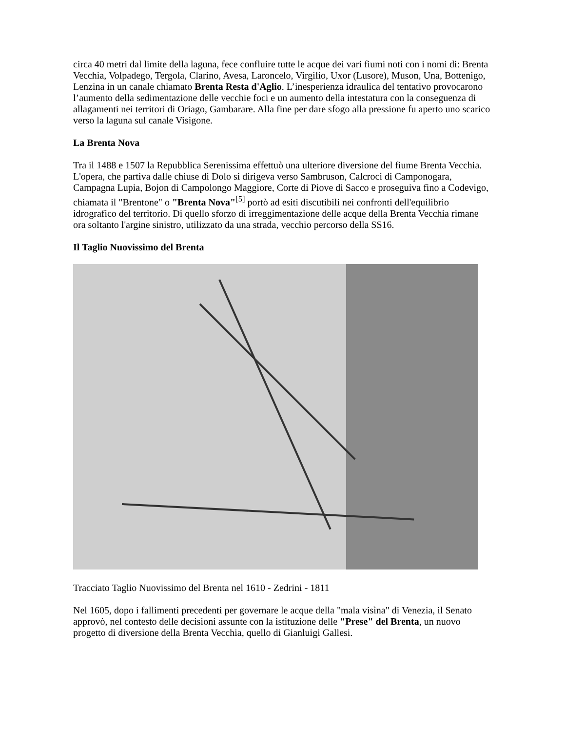circa 40 metri dal limite della laguna, fece confluire tutte le acque dei vari fiumi noti con i nomi di: Brenta Vecchia, Volpadego, Tergola, Clarino, Avesa, Laroncelo, Virgilio, Uxor (Lusore), Muson, Una, Bottenigo, Lenzina in un canale chiamato Brenta Resta d'Aglio. L’inesperienza idraulica del tentativo provocarono l’aumento della sedimentazione delle vecchie foci e un aumento della intestatura con la conseguenza di allagamenti nei territori di Oriago, Gambarare. Alla fine per dare sfogo alla pressione fu aperto uno scarico verso la laguna sul canale Visigone.
La Brenta Nova
Tra il 1488 e 1507 la Repubblica Serenissima effettuò una ulteriore diversione del fiume Brenta Vecchia. L'opera, che partiva dalle chiuse di Dolo si dirigeva verso Sambruson, Calcroci di Camponogara, Campagna Lupia, Bojon di Campolongo Maggiore, Corte di Piove di Sacco e proseguiva fino a Codevigo, chiamata il "Brentone" o "Brenta Nova"<sup>[5]</sup> portò ad esiti discutibili nei confronti dell'equilibrio idrografico del territorio. Di quello sforzo di irreggimentazione delle acque della Brenta Vecchia rimane ora soltanto l'argine sinistro, utilizzato da una strada, vecchio percorso della SS16.
Il Taglio Nuovissimo del Brenta
Tracciato Taglio Nuovissimo del Brenta nel 1610 - Zedrini - 1811
Nel 1605, dopo i fallimenti precedenti per governare le acque della "mala visìna" di Venezia, il Senato approvò, nel contesto delle decisioni assunte con la istituzione delle "Prese" del Brenta, un nuovo progetto di diversione della Brenta Vecchia, quello di Gianluigi Gallesi.